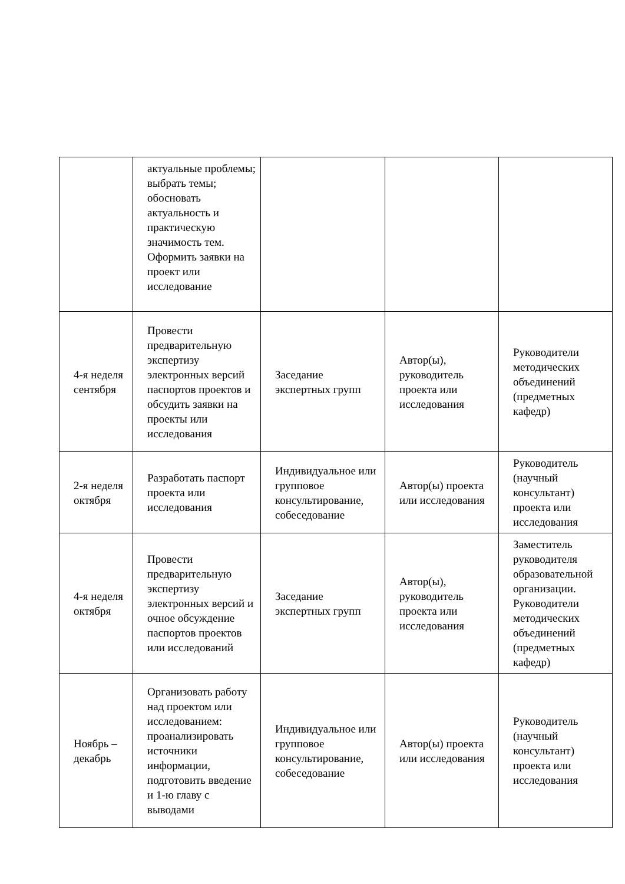| | актуальные проблемы; выбрать темы; обосновать актуальность и практическую значимость тем. Оформить заявки на проект или исследование | | | |
| 4-я неделя сентября | Провести предварительную экспертизу электронных версий паспортов проектов и обсудить заявки на проекты или исследования | Заседание экспертных групп | Автор(ы), руководитель проекта или исследования | Руководители методических объединений (предметных кафедр) |
| 2-я неделя октября | Разработать паспорт проекта или исследования | Индивидуальное или групповое консультирование, собеседование | Автор(ы) проекта или исследования | Руководитель (научный консультант) проекта или исследования |
| 4-я неделя октября | Провести предварительную экспертизу электронных версий и очное обсуждение паспортов проектов или исследований | Заседание экспертных групп | Автор(ы), руководитель проекта или исследования | Заместитель руководителя образовательной организации. Руководители методических объединений (предметных кафедр) |
| Ноябрь – декабрь | Организовать работу над проектом или исследованием: проанализировать источники информации, подготовить введение и 1-ю главу с выводами | Индивидуальное или групповое консультирование, собеседование | Автор(ы) проекта или исследования | Руководитель (научный консультант) проекта или исследования |